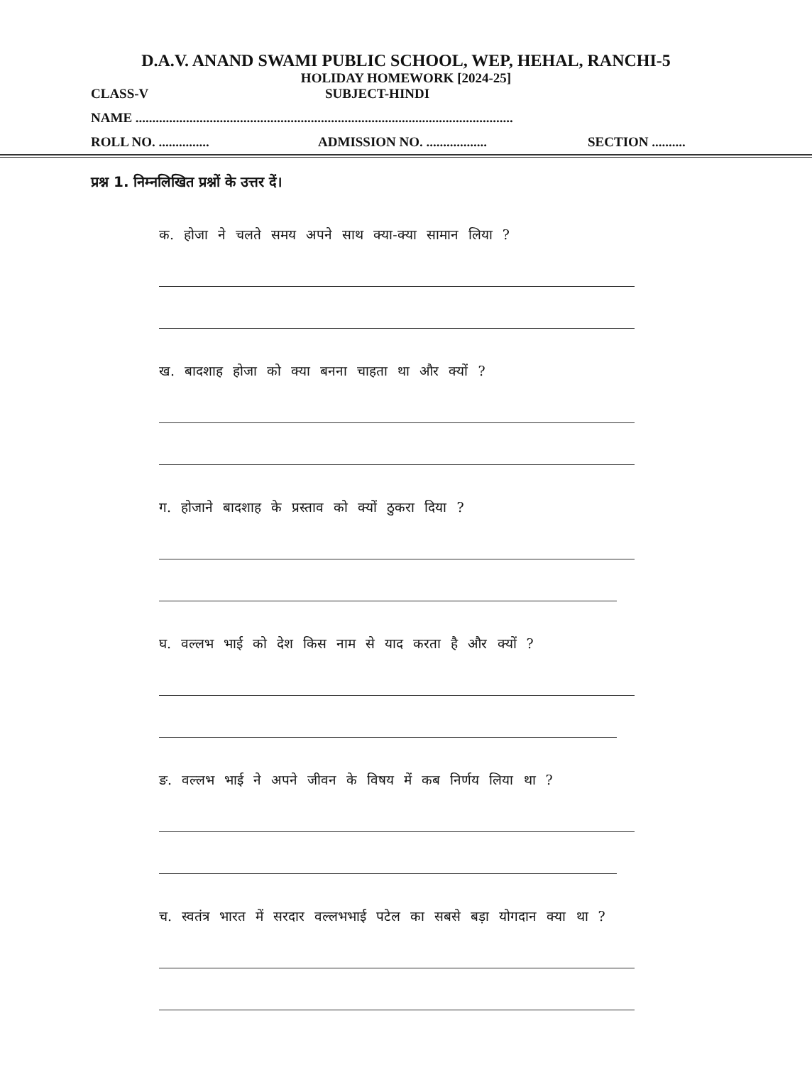D.A.V. ANAND SWAMI PUBLIC SCHOOL, WEP, HEHAL, RANCHI-5
HOLIDAY HOMEWORK [2024-25]
CLASS-V SUBJECT-HINDI
NAME ................................................................................................................
ROLL NO. ............... ADMISSION NO. .................. SECTION ..........
प्रश्न 1. निम्नलिखित प्रश्नों के उत्तर दें।
क. होजा ने चलते समय अपने साथ क्या-क्या सामान लिया ?
ख. बादशाह होजा को क्या बनना चाहता था और क्यों ?
ग. होजाने बादशाह के प्रस्ताव को क्यों ठुकरा दिया ?
घ. वल्लभ भाई को देश किस नाम से याद करता है और क्यों ?
ङ. वल्लभ भाई ने अपने जीवन के विषय में कब निर्णय लिया था ?
च. स्वतंत्र भारत में सरदार वल्लभभाई पटेल का सबसे बड़ा योगदान क्या था ?